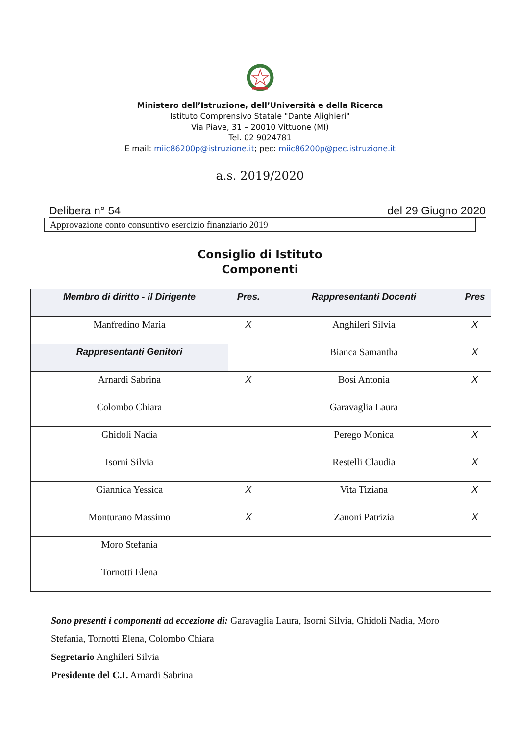Ministero dell’Istruzione, dell’Università e della Ricerca
Istituto Comprensivo Statale "Dante Alighieri"
Via Piave, 31 – 20010 Vittuone (MI)
Tel. 02 9024781
E mail: miic86200p@istruzione.it; pec: miic86200p@pec.istruzione.it
a.s. 2019/2020
Delibera n° 54 del 29 Giugno 2020
Approvazione conto consuntivo esercizio finanziario 2019
Consiglio di Istituto
Componenti
| Membro di diritto - il Dirigente | Pres. | Rappresentanti Docenti | Pres |
| --- | --- | --- | --- |
| Manfredino Maria | X | Anghileri Silvia | X |
| Rappresentanti Genitori | | Bianca Samantha | X |
| Arnardi Sabrina | X | Bosi Antonia | X |
| Colombo Chiara | | Garavaglia Laura | |
| Ghidoli Nadia | | Perego Monica | X |
| Isorni Silvia | | Restelli Claudia | X |
| Giannica Yessica | X | Vita Tiziana | X |
| Monturano Massimo | X | Zanoni Patrizia | X |
| Moro Stefania | | | |
| Tornotti Elena | | | |
Sono presenti i componenti ad eccezione di: Garavaglia Laura, Isorni Silvia, Ghidoli Nadia, Moro Stefania, Tornotti Elena, Colombo Chiara
Segretario Anghileri Silvia
Presidente del C.I. Arnardi Sabrina